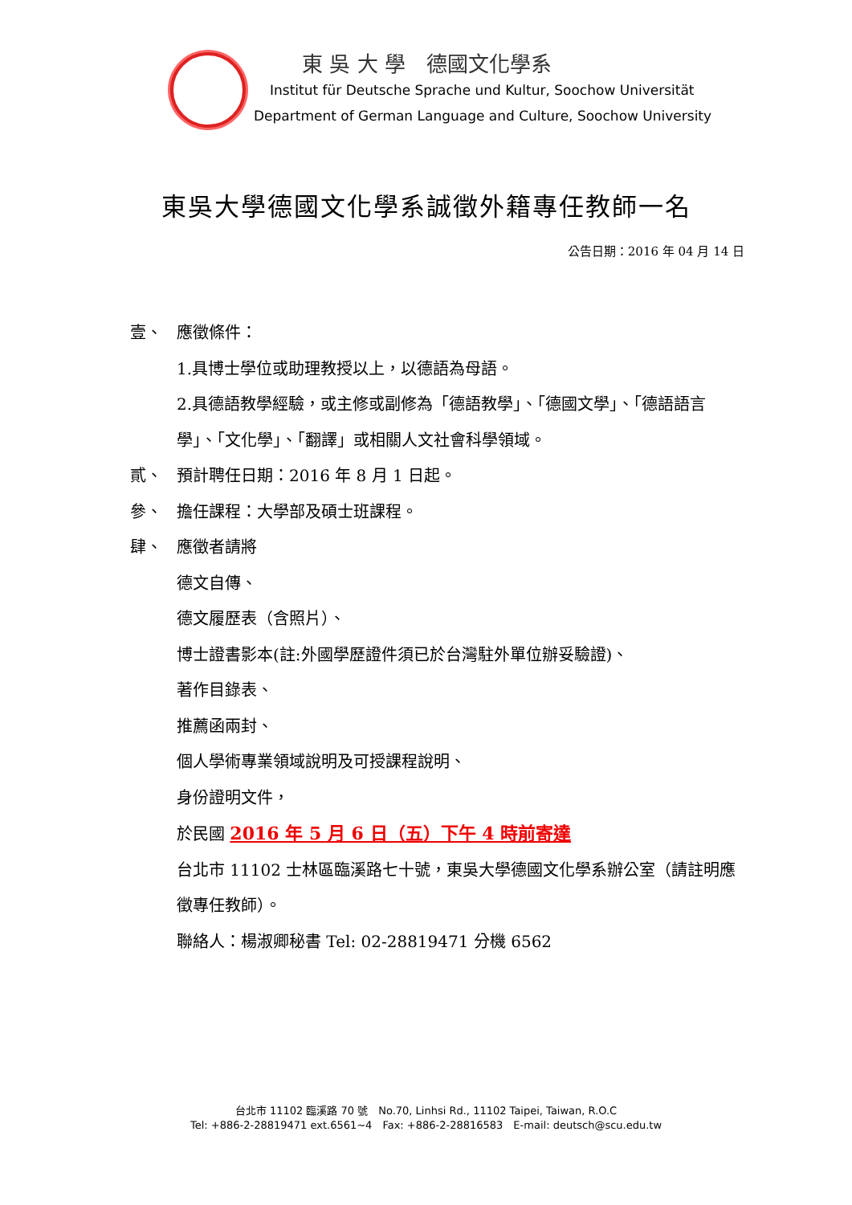東 吳 大 學　德國文化學系
Institut für Deutsche Sprache und Kultur, Soochow Universität
Department of German Language and Culture, Soochow University
東吳大學德國文化學系誠徵外籍專任教師一名
公告日期：2016 年 04 月 14 日
壹、 應徵條件：
1.具博士學位或助理教授以上，以德語為母語。
2.具德語教學經驗，或主修或副修為「德語教學」、「德國文學」、「德語語言學」、「文化學」、「翻譯」或相關人文社會科學領域。
貳、 預計聘任日期：2016 年 8 月 1 日起。
參、 擔任課程：大學部及碩士班課程。
肆、 應徵者請將
德文自傳、
德文履歷表（含照片）、
博士證書影本(註:外國學歷證件須已於台灣駐外單位辦妥驗證)、
著作目錄表、
推薦函兩封、
個人學術專業領域說明及可授課程說明、
身份證明文件，
於民國 2016 年 5 月 6 日（五）下午 4 時前寄達
台北市 11102 士林區臨溪路七十號，東吳大學德國文化學系辦公室（請註明應徵專任教師）。
聯絡人：楊淑卿秘書 Tel: 02-28819471 分機 6562
台北市 11102 臨溪路 70 號　No.70, Linhsi Rd., 11102 Taipei, Taiwan, R.O.C
Tel: +886-2-28819471 ext.6561~4　Fax: +886-2-28816583　E-mail: deutsch@scu.edu.tw